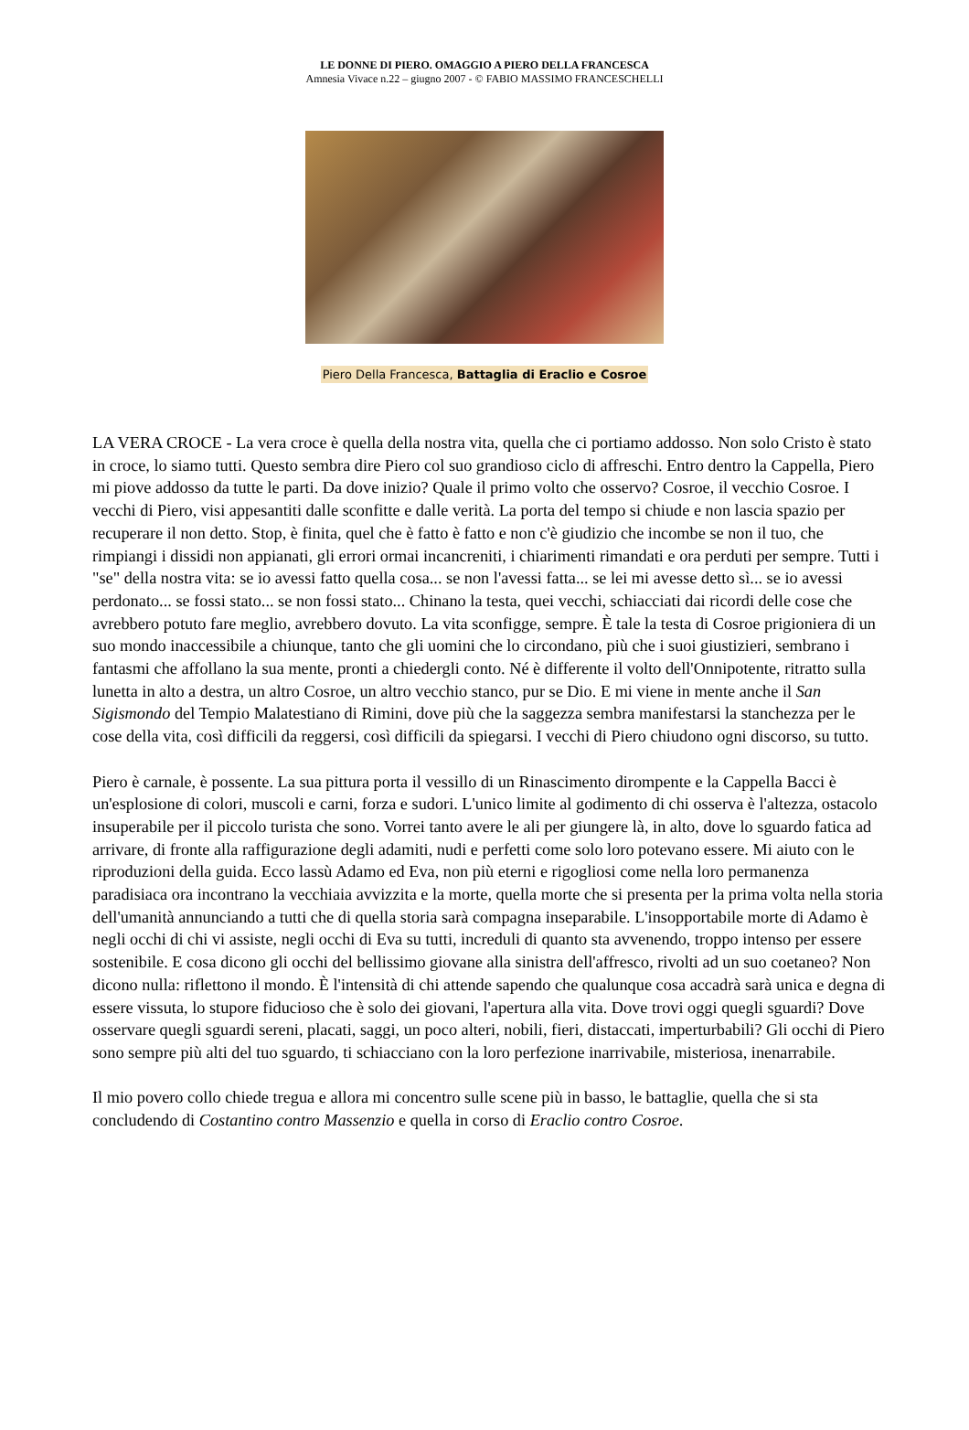LE DONNE DI PIERO. OMAGGIO A PIERO DELLA FRANCESCA
Amnesia Vivace n.22 – giugno 2007 - © FABIO MASSIMO FRANCESCHELLI
Piero Della Francesca, Battaglia di Eraclio e Cosroe
LA VERA CROCE - La vera croce è quella della nostra vita, quella che ci portiamo addosso. Non solo Cristo è stato in croce, lo siamo tutti. Questo sembra dire Piero col suo grandioso ciclo di affreschi. Entro dentro la Cappella, Piero mi piove addosso da tutte le parti. Da dove inizio? Quale il primo volto che osservo? Cosroe, il vecchio Cosroe. I vecchi di Piero, visi appesantiti dalle sconfitte e dalle verità. La porta del tempo si chiude e non lascia spazio per recuperare il non detto. Stop, è finita, quel che è fatto è fatto e non c'è giudizio che incombe se non il tuo, che rimpiangi i dissidi non appianati, gli errori ormai incancreniti, i chiarimenti rimandati e ora perduti per sempre. Tutti i "se" della nostra vita: se io avessi fatto quella cosa... se non l'avessi fatta... se lei mi avesse detto sì... se io avessi perdonato... se fossi stato... se non fossi stato... Chinano la testa, quei vecchi, schiacciati dai ricordi delle cose che avrebbero potuto fare meglio, avrebbero dovuto. La vita sconfigge, sempre. È tale la testa di Cosroe prigioniera di un suo mondo inaccessibile a chiunque, tanto che gli uomini che lo circondano, più che i suoi giustizieri, sembrano i fantasmi che affollano la sua mente, pronti a chiedergli conto. Né è differente il volto dell'Onnipotente, ritratto sulla lunetta in alto a destra, un altro Cosroe, un altro vecchio stanco, pur se Dio. E mi viene in mente anche il San Sigismondo del Tempio Malatestiano di Rimini, dove più che la saggezza sembra manifestarsi la stanchezza per le cose della vita, così difficili da reggersi, così difficili da spiegarsi. I vecchi di Piero chiudono ogni discorso, su tutto.
Piero è carnale, è possente. La sua pittura porta il vessillo di un Rinascimento dirompente e la Cappella Bacci è un'esplosione di colori, muscoli e carni, forza e sudori. L'unico limite al godimento di chi osserva è l'altezza, ostacolo insuperabile per il piccolo turista che sono. Vorrei tanto avere le ali per giungere là, in alto, dove lo sguardo fatica ad arrivare, di fronte alla raffigurazione degli adamiti, nudi e perfetti come solo loro potevano essere. Mi aiuto con le riproduzioni della guida. Ecco lassù Adamo ed Eva, non più eterni e rigogliosi come nella loro permanenza paradisiaca ora incontrano la vecchiaia avvizzita e la morte, quella morte che si presenta per la prima volta nella storia dell'umanità annunciando a tutti che di quella storia sarà compagna inseparabile. L'insopportabile morte di Adamo è negli occhi di chi vi assiste, negli occhi di Eva su tutti, increduli di quanto sta avvenendo, troppo intenso per essere sostenibile. E cosa dicono gli occhi del bellissimo giovane alla sinistra dell'affresco, rivolti ad un suo coetaneo? Non dicono nulla: riflettono il mondo. È l'intensità di chi attende sapendo che qualunque cosa accadrà sarà unica e degna di essere vissuta, lo stupore fiducioso che è solo dei giovani, l'apertura alla vita. Dove trovi oggi quegli sguardi? Dove osservare quegli sguardi sereni, placati, saggi, un poco alteri, nobili, fieri, distaccati, imperturbabili? Gli occhi di Piero sono sempre più alti del tuo sguardo, ti schiacciano con la loro perfezione inarrivabile, misteriosa, inenarrabile.
Il mio povero collo chiede tregua e allora mi concentro sulle scene più in basso, le battaglie, quella che si sta concludendo di Costantino contro Massenzio e quella in corso di Eraclio contro Cosroe.